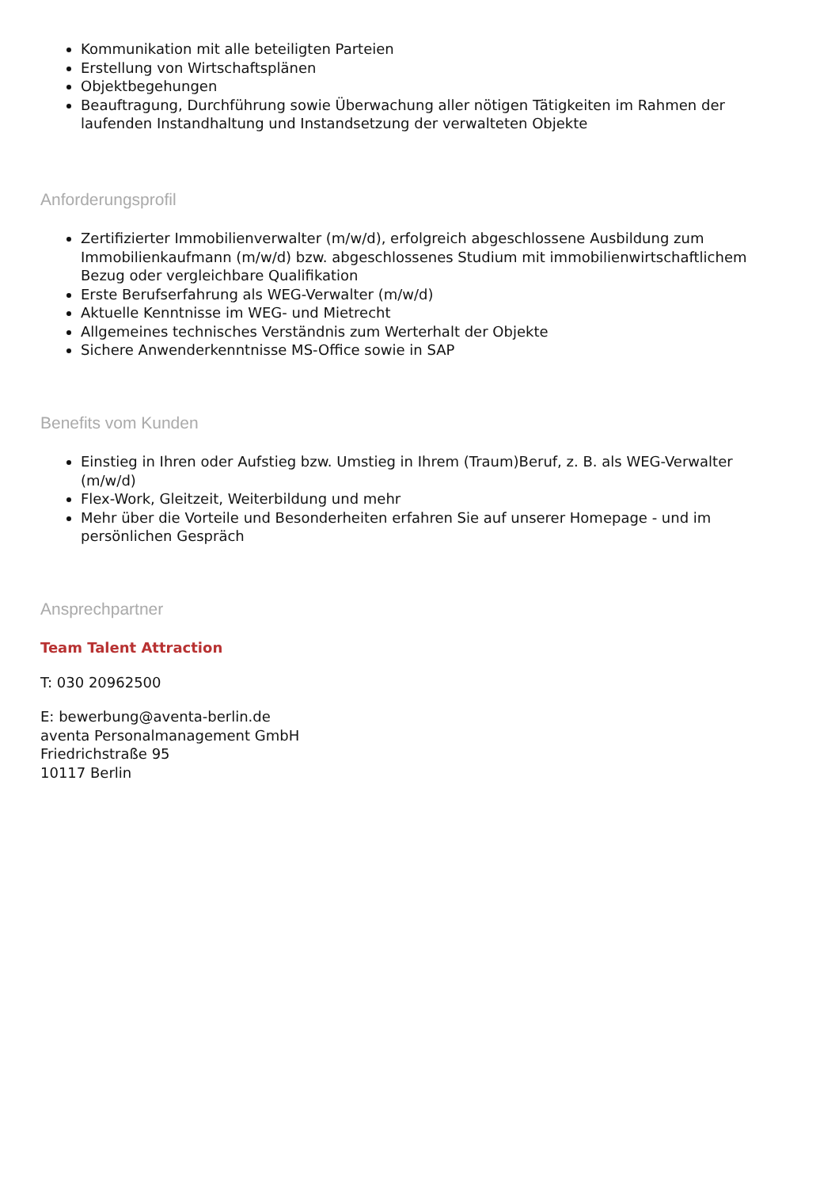Kommunikation mit alle beteiligten Parteien
Erstellung von Wirtschaftsplänen
Objektbegehungen
Beauftragung, Durchführung sowie Überwachung aller nötigen Tätigkeiten im Rahmen der laufenden Instandhaltung und Instandsetzung der verwalteten Objekte
Anforderungsprofil
Zertifizierter Immobilienverwalter (m/w/d), erfolgreich abgeschlossene Ausbildung zum Immobilienkaufmann (m/w/d) bzw. abgeschlossenes Studium mit immobilienwirtschaftlichem Bezug oder vergleichbare Qualifikation
Erste Berufserfahrung als WEG-Verwalter (m/w/d)
Aktuelle Kenntnisse im WEG- und Mietrecht
Allgemeines technisches Verständnis zum Werterhalt der Objekte
Sichere Anwenderkenntnisse MS-Office sowie in SAP
Benefits vom Kunden
Einstieg in Ihren oder Aufstieg bzw. Umstieg in Ihrem (Traum)Beruf, z. B. als WEG-Verwalter (m/w/d)
Flex-Work, Gleitzeit, Weiterbildung und mehr
Mehr über die Vorteile und Besonderheiten erfahren Sie auf unserer Homepage - und im persönlichen Gespräch
Ansprechpartner
Team Talent Attraction
T: 030 20962500
E: bewerbung@aventa-berlin.de
aventa Personalmanagement GmbH
Friedrichstraße 95
10117 Berlin